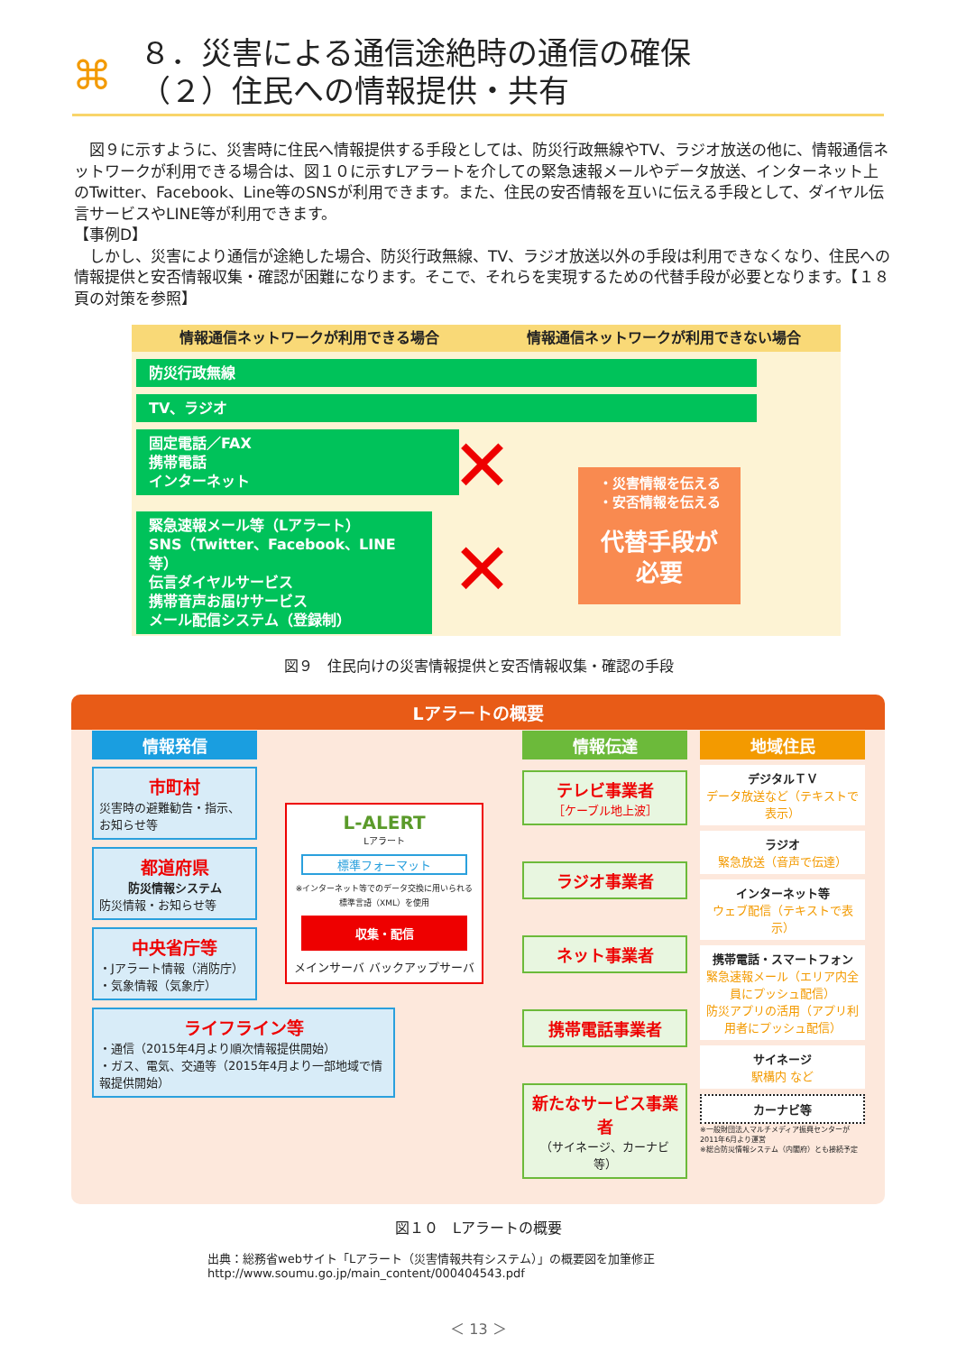⌘
８．災害による通信途絶時の通信の確保
（２）住民への情報提供・共有
　図９に示すように、災害時に住民へ情報提供する手段としては、防災行政無線やTV、ラジオ放送の他に、情報通信ネットワークが利用できる場合は、図１０に示すLアラートを介しての緊急速報メールやデータ放送、インターネット上のTwitter、Facebook、Line等のSNSが利用できます。また、住民の安否情報を互いに伝える手段として、ダイヤル伝言サービスやLINE等が利用できます。
【事例D】
　しかし、災害により通信が途絶した場合、防災行政無線、TV、ラジオ放送以外の手段は利用できなくなり、住民への情報提供と安否情報収集・確認が困難になります。そこで、それらを実現するための代替手段が必要となります。【１８頁の対策を参照】
情報通信ネットワークが利用できる場合 情報通信ネットワークが利用できない場合
防災行政無線
TV、ラジオ
固定電話／FAX
携帯電話
インターネット
緊急速報メール等（Lアラート）
SNS（Twitter、Facebook、LINE等）
伝言ダイヤルサービス
携帯音声お届けサービス
メール配信システム（登録制）
✕
✕
・災害情報を伝える
・安否情報を伝える
代替手段が
必要
図９　住民向けの災害情報提供と安否情報収集・確認の手段
Lアラートの概要
情報発信
市町村
災害時の避難勧告・指示、お知らせ等
都道府県
防災情報システム
防災情報・お知らせ等
中央省庁等
・Jアラート情報（消防庁）
・気象情報（気象庁）
ライフライン等
・通信（2015年4月より順次情報提供開始）
・ガス、電気、交通等（2015年4月より一部地域で情報提供開始）
L-ALERT
Lアラート
標準フォーマット
※インターネット等でのデータ交換に用いられる標準言語（XML）を使用
収集・配信
メインサーバ バックアップサーバ
情報伝達
テレビ事業者
［ケーブル地上波］
ラジオ事業者
ネット事業者
携帯電話事業者
新たなサービス事業者
（サイネージ、カーナビ等）
地域住民
デジタルＴＶ
データ放送など（テキストで表示）
ラジオ
緊急放送（音声で伝達）
インターネット等
ウェブ配信（テキストで表示）
携帯電話・スマートフォン
緊急速報メール（エリア内全員にプッシュ配信）
防災アプリの活用（アプリ利用者にプッシュ配信）
サイネージ
駅構内 など
カーナビ等
※一般財団法人マルチメディア振興センターが2011年6月より運営
※総合防災情報システム（内閣府）とも接続予定
図１０　Lアラートの概要
出典：総務省webサイト「Lアラート（災害情報共有システム）」の概要図を加筆修正
http://www.soumu.go.jp/main_content/000404543.pdf
＜ 13 ＞